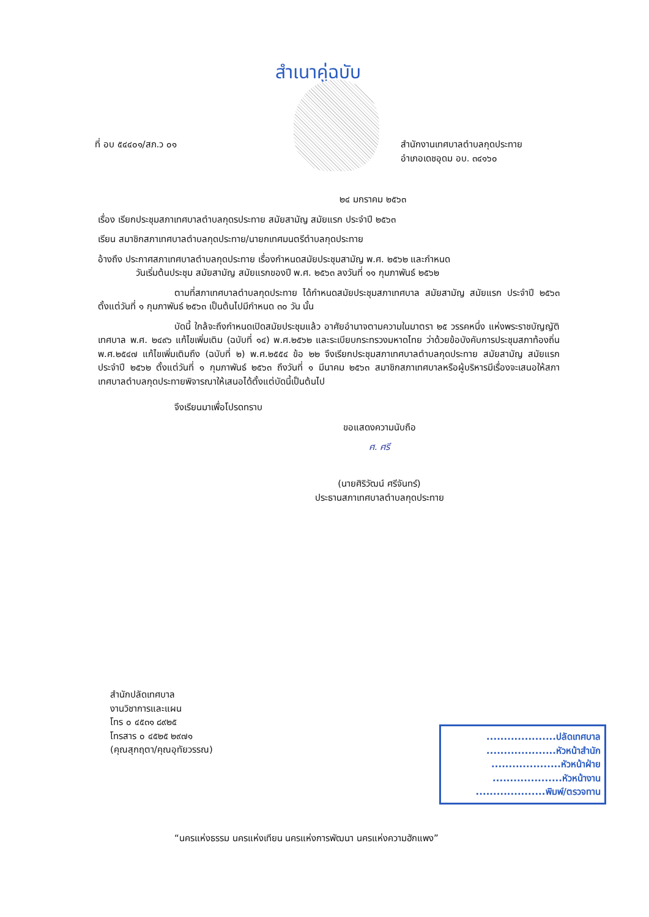สำเนาคู่ฉบับ
ที่ อบ ๕๔๔๐๑/สภ.ว ๐๑ สำนักงานเทศบาลตำบลกุดประทาย
อำเภอเดชอุดม อบ. ๓๔๑๖๐
๒๔ มกราคม ๒๕๖๓
เรื่อง เรียกประชุมสภาเทศบาลตำบลกุดรประทาย สมัยสามัญ สมัยแรก ประจำปี ๒๕๖๓
เรียน สมาชิกสภาเทศบาลตำบลกุดประทาย/นายกเทศมนตรีตำบลกุดประทาย
อ้างถึง ประกาศสภาเทศบาลตำบลกุดประทาย เรื่องกำหนดสมัยประชุมสามัญ พ.ศ. ๒๕๖๒ และกำหนด
วันเริ่มต้นประชุม สมัยสามัญ สมัยแรกของปี พ.ศ. ๒๕๖๓ ลงวันที่ ๑๑ กุมภาพันธ์ ๒๕๖๒
ตามที่สภาเทศบาลตำบลกุดประทาย ได้กำหนดสมัยประชุมสภาเทศบาล สมัยสามัญ สมัยแรก ประจำปี ๒๕๖๓ ตั้งแต่วันที่ ๑ กุมภาพันธ์ ๒๕๖๓ เป็นต้นไปมีกำหนด ๓๐ วัน นั้น
บัดนี้ ใกล้จะถึงกำหนดเปิดสมัยประชุมแล้ว อาศัยอำนาจตามความในมาตรา ๒๕ วรรคหนึ่ง แห่งพระราชบัญญัติเทศบาล พ.ศ. ๒๔๙๖ แก้ไขเพิ่มเติม (ฉบับที่ ๑๔) พ.ศ.๒๕๖๒ และระเบียบกระทรวงมหาดไทย ว่าด้วยข้อบังคับการประชุมสภาท้องถิ่น พ.ศ.๒๕๔๗ แก้ไขเพิ่มเติมถึง (ฉบับที่ ๒) พ.ศ.๒๕๕๔ ข้อ ๒๒ จึงเรียกประชุมสภาเทศบาลตำบลกุดประทาย สมัยสามัญ สมัยแรก ประจำปี ๒๕๖๒ ตั้งแต่วันที่ ๑ กุมภาพันธ์ ๒๕๖๓ ถึงวันที่ ๑ มีนาคม ๒๕๖๓ สมาชิกสภาเทศบาลหรือผู้บริหารมีเรื่องจะเสนอให้สภาเทศบาลตำบลกุดประทายพิจารณาให้เสนอได้ตั้งแต่บัดนี้เป็นต้นไป
จึงเรียนมาเพื่อโปรดทราบ
ขอแสดงความนับถือ
ศ. ศรี
(นายศิริวัฒน์ ศรีจันทร์)
ประธานสภาเทศบาลตำบลกุดประทาย
สำนักปลัดเทศบาล
งานวิชาการและแผน
โทร ๐ ๔๕๓๑ ๘๙๒๕
โทรสาร ๐ ๔๕๒๕ ๒๙๗๑
(คุณสุกฤตา/คุณอุทัยวรรณ)
....................ปลัดเทศบาล
....................หัวหน้าสำนัก
....................หัวหน้าฝ่าย
....................หัวหน้างาน
....................พิมพ์/ตรวจทาน
“นครแห่งธรรม นครแห่งเทียน นครแห่งการพัฒนา นครแห่งความฮักแพง”